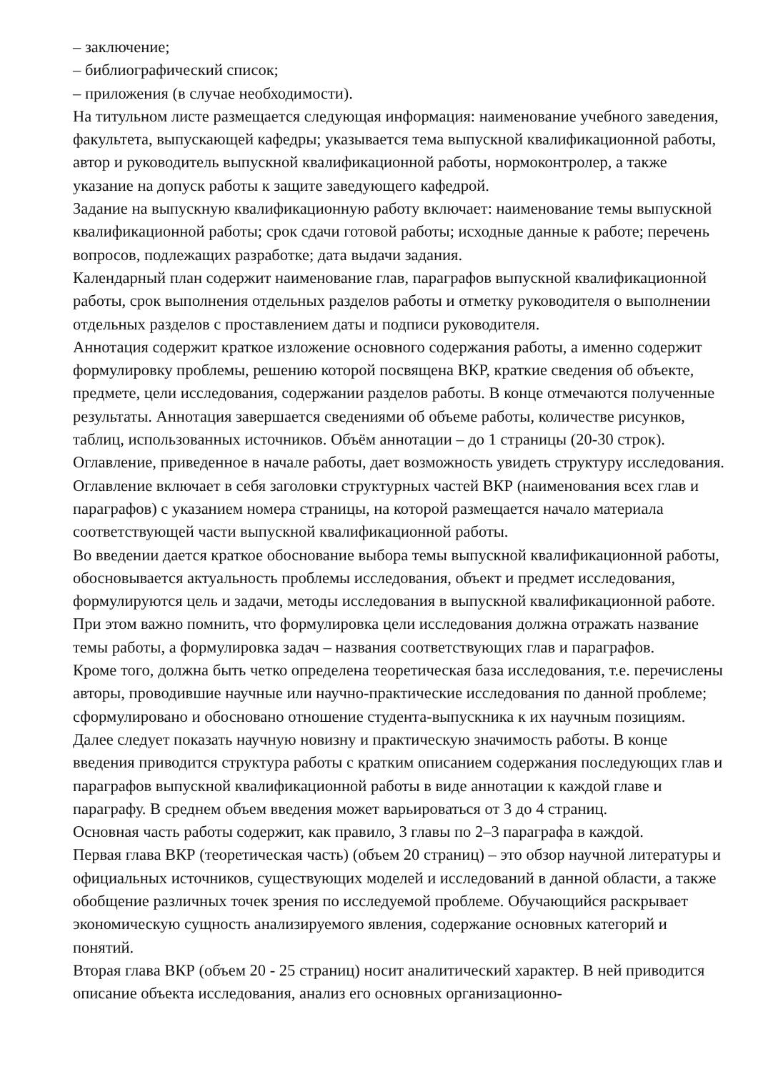– заключение;
– библиографический список;
– приложения (в случае необходимости).
На титульном листе размещается следующая информация: наименование учебного заведения, факультета, выпускающей кафедры; указывается тема выпускной квалификационной работы, автор и руководитель выпускной квалификационной работы, нормоконтролер, а также указание на допуск работы к защите заведующего кафедрой.
Задание на выпускную квалификационную работу включает: наименование темы выпускной квалификационной работы; срок сдачи готовой работы; исходные данные к работе; перечень вопросов, подлежащих разработке; дата выдачи задания.
Календарный план содержит наименование глав, параграфов выпускной квалификационной работы, срок выполнения отдельных разделов работы и отметку руководителя о выполнении отдельных разделов с проставлением даты и подписи руководителя.
Аннотация содержит краткое изложение основного содержания работы, а именно содержит формулировку проблемы, решению которой посвящена ВКР, краткие сведения об объекте, предмете, цели исследования, содержании разделов работы. В конце отмечаются полученные результаты. Аннотация завершается сведениями об объеме работы, количестве рисунков, таблиц, использованных источников. Объём аннотации – до 1 страницы (20-30 строк).
Оглавление, приведенное в начале работы, дает возможность увидеть структуру исследования. Оглавление включает в себя заголовки структурных частей ВКР (наименования всех глав и параграфов) с указанием номера страницы, на которой размещается начало материала соответствующей части выпускной квалификационной работы.
Во введении дается краткое обоснование выбора темы выпускной квалификационной работы, обосновывается актуальность проблемы исследования, объект и предмет исследования, формулируются цель и задачи, методы исследования в выпускной квалификационной работе. При этом важно помнить, что формулировка цели исследования должна отражать название темы работы, а формулировка задач – названия соответствующих глав и параграфов.
Кроме того, должна быть четко определена теоретическая база исследования, т.е. перечислены авторы, проводившие научные или научно-практические исследования по данной проблеме; сформулировано и обосновано отношение студента-выпускника к их научным позициям. Далее следует показать научную новизну и практическую значимость работы. В конце введения приводится структура работы с кратким описанием содержания последующих глав и параграфов выпускной квалификационной работы в виде аннотации к каждой главе и параграфу. В среднем объем введения может варьироваться от 3 до 4 страниц.
Основная часть работы содержит, как правило, 3 главы по 2–3 параграфа в каждой.
Первая глава ВКР (теоретическая часть) (объем 20 страниц) – это обзор научной литературы и официальных источников, существующих моделей и исследований в данной области, а также обобщение различных точек зрения по исследуемой проблеме. Обучающийся раскрывает экономическую сущность анализируемого явления, содержание основных категорий и понятий.
Вторая глава ВКР (объем 20 - 25 страниц) носит аналитический характер. В ней приводится описание объекта исследования, анализ его основных организационно-